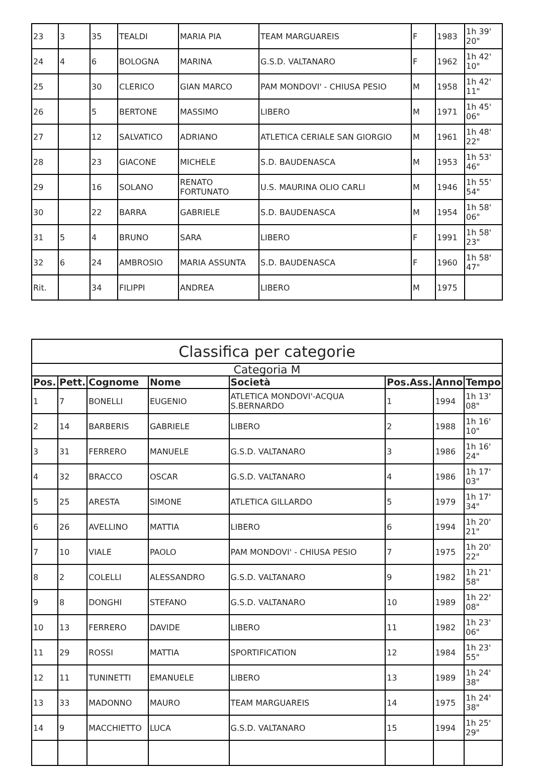| 23 | 3 | 35 | TEALDI | MARIA PIA | TEAM MARGUAREIS | F | 1983 | 1h 39' 20" |
| 24 | 4 | 6 | BOLOGNA | MARINA | G.S.D. VALTANARO | F | 1962 | 1h 42' 10" |
| 25 | | 30 | CLERICO | GIAN MARCO | PAM MONDOVI' - CHIUSA PESIO | M | 1958 | 1h 42' 11" |
| 26 | | 5 | BERTONE | MASSIMO | LIBERO | M | 1971 | 1h 45' 06" |
| 27 | | 12 | SALVATICO | ADRIANO | ATLETICA CERIALE SAN GIORGIO | M | 1961 | 1h 48' 22" |
| 28 | | 23 | GIACONE | MICHELE | S.D. BAUDENASCA | M | 1953 | 1h 53' 46" |
| 29 | | 16 | SOLANO | RENATO FORTUNATO | U.S. MAURINA OLIO CARLI | M | 1946 | 1h 55' 54" |
| 30 | | 22 | BARRA | GABRIELE | S.D. BAUDENASCA | M | 1954 | 1h 58' 06" |
| 31 | 5 | 4 | BRUNO | SARA | LIBERO | F | 1991 | 1h 58' 23" |
| 32 | 6 | 24 | AMBROSIO | MARIA ASSUNTA | S.D. BAUDENASCA | F | 1960 | 1h 58' 47" |
| Rit. | | 34 | FILIPPI | ANDREA | LIBERO | M | 1975 | |
| Classifica per categorie | | | | | | | |
| --- | --- | --- | --- | --- | --- | --- | --- |
| Categoria M | | | | | | | |
| Pos. | Pett. | Cognome | Nome | Società | Pos.Ass. | Anno | Tempo |
| 1 | 7 | BONELLI | EUGENIO | ATLETICA MONDOVI'-ACQUA S.BERNARDO | 1 | 1994 | 1h 13' 08" |
| 2 | 14 | BARBERIS | GABRIELE | LIBERO | 2 | 1988 | 1h 16' 10" |
| 3 | 31 | FERRERO | MANUELE | G.S.D. VALTANARO | 3 | 1986 | 1h 16' 24" |
| 4 | 32 | BRACCO | OSCAR | G.S.D. VALTANARO | 4 | 1986 | 1h 17' 03" |
| 5 | 25 | ARESTA | SIMONE | ATLETICA GILLARDO | 5 | 1979 | 1h 17' 34" |
| 6 | 26 | AVELLINO | MATTIA | LIBERO | 6 | 1994 | 1h 20' 21" |
| 7 | 10 | VIALE | PAOLO | PAM MONDOVI' - CHIUSA PESIO | 7 | 1975 | 1h 20' 22" |
| 8 | 2 | COLELLI | ALESSANDRO | G.S.D. VALTANARO | 9 | 1982 | 1h 21' 58" |
| 9 | 8 | DONGHI | STEFANO | G.S.D. VALTANARO | 10 | 1989 | 1h 22' 08" |
| 10 | 13 | FERRERO | DAVIDE | LIBERO | 11 | 1982 | 1h 23' 06" |
| 11 | 29 | ROSSI | MATTIA | SPORTIFICATION | 12 | 1984 | 1h 23' 55" |
| 12 | 11 | TUNINETTI | EMANUELE | LIBERO | 13 | 1989 | 1h 24' 38" |
| 13 | 33 | MADONNO | MAURO | TEAM MARGUAREIS | 14 | 1975 | 1h 24' 38" |
| 14 | 9 | MACCHIETTO | LUCA | G.S.D. VALTANARO | 15 | 1994 | 1h 25' 29" |